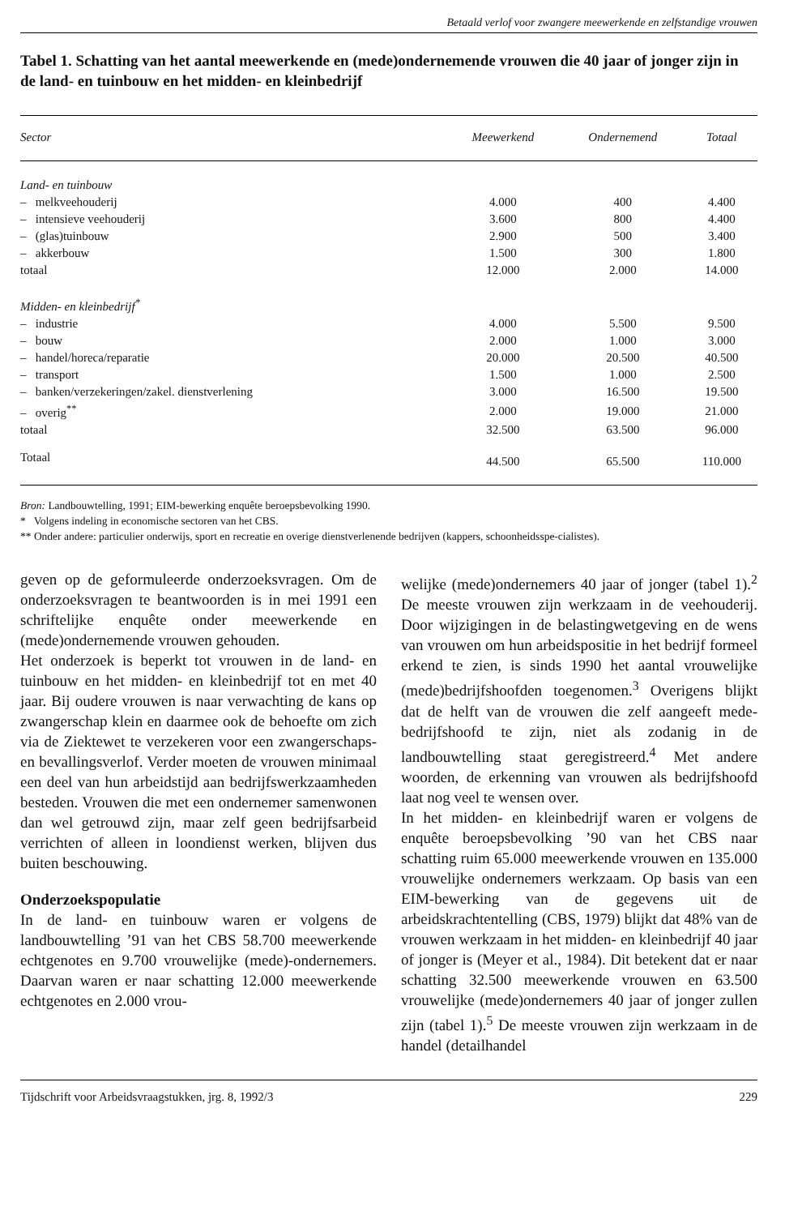Betaald verlof voor zwangere meewerkende en zelfstandige vrouwen
Tabel 1. Schatting van het aantal meewerkende en (mede)ondernemende vrouwen die 40 jaar of jonger zijn in de land- en tuinbouw en het midden- en kleinbedrijf
| Sector | Meewerkend | Ondernemend | Totaal |
| --- | --- | --- | --- |
| Land- en tuinbouw | | | |
| – melkveehouderij | 4.000 | 400 | 4.400 |
| – intensieve veehouderij | 3.600 | 800 | 4.400 |
| – (glas)tuinbouw | 2.900 | 500 | 3.400 |
| – akkerbouw | 1.500 | 300 | 1.800 |
| totaal | 12.000 | 2.000 | 14.000 |
| Midden- en kleinbedrijf<sup>*</sup> | | | |
| – industrie | 4.000 | 5.500 | 9.500 |
| – bouw | 2.000 | 1.000 | 3.000 |
| – handel/horeca/reparatie | 20.000 | 20.500 | 40.500 |
| – transport | 1.500 | 1.000 | 2.500 |
| – banken/verzekeringen/zakel. dienstverlening | 3.000 | 16.500 | 19.500 |
| – overig<sup>**</sup> | 2.000 | 19.000 | 21.000 |
| totaal | 32.500 | 63.500 | 96.000 |
| Totaal | 44.500 | 65.500 | 110.000 |
Bron: Landbouwtelling, 1991; EIM-bewerking enquête beroepsbevolking 1990.
* Volgens indeling in economische sectoren van het CBS.
** Onder andere: particulier onderwijs, sport en recreatie en overige dienstverlenende bedrijven (kappers, schoonheidsspe-cialistes).
geven op de geformuleerde onderzoeksvragen. Om de onderzoeksvragen te beantwoorden is in mei 1991 een schriftelijke enquête onder meewerkende en (mede)ondernemende vrouwen gehouden.
Het onderzoek is beperkt tot vrouwen in de land- en tuinbouw en het midden- en kleinbedrijf tot en met 40 jaar. Bij oudere vrouwen is naar verwachting de kans op zwangerschap klein en daarmee ook de behoefte om zich via de Ziektewet te verzekeren voor een zwangerschaps- en bevallingsverlof. Verder moeten de vrouwen minimaal een deel van hun arbeidstijd aan bedrijfswerkzaamheden besteden. Vrouwen die met een ondernemer samenwonen dan wel getrouwd zijn, maar zelf geen bedrijfsarbeid verrichten of alleen in loondienst werken, blijven dus buiten beschouwing.
Onderzoekspopulatie
In de land- en tuinbouw waren er volgens de landbouwtelling ’91 van het CBS 58.700 meewerkende echtgenotes en 9.700 vrouwelijke (mede)-ondernemers. Daarvan waren er naar schatting 12.000 meewerkende echtgenotes en 2.000 vrou-
welijke (mede)ondernemers 40 jaar of jonger (tabel 1).<sup>2</sup> De meeste vrouwen zijn werkzaam in de veehouderij. Door wijzigingen in de belastingwetgeving en de wens van vrouwen om hun arbeidspositie in het bedrijf formeel erkend te zien, is sinds 1990 het aantal vrouwelijke (mede)bedrijfshoofden toegenomen.<sup>3</sup> Overigens blijkt dat de helft van de vrouwen die zelf aangeeft mede-bedrijfshoofd te zijn, niet als zodanig in de landbouwtelling staat geregistreerd.<sup>4</sup> Met andere woorden, de erkenning van vrouwen als bedrijfshoofd laat nog veel te wensen over.
In het midden- en kleinbedrijf waren er volgens de enquête beroepsbevolking ’90 van het CBS naar schatting ruim 65.000 meewerkende vrouwen en 135.000 vrouwelijke ondernemers werkzaam. Op basis van een EIM-bewerking van de gegevens uit de arbeidskrachtentelling (CBS, 1979) blijkt dat 48% van de vrouwen werkzaam in het midden- en kleinbedrijf 40 jaar of jonger is (Meyer et al., 1984). Dit betekent dat er naar schatting 32.500 meewerkende vrouwen en 63.500 vrouwelijke (mede)ondernemers 40 jaar of jonger zullen zijn (tabel 1).<sup>5</sup> De meeste vrouwen zijn werkzaam in de handel (detailhandel
Tijdschrift voor Arbeidsvraagstukken, jrg. 8, 1992/3 229